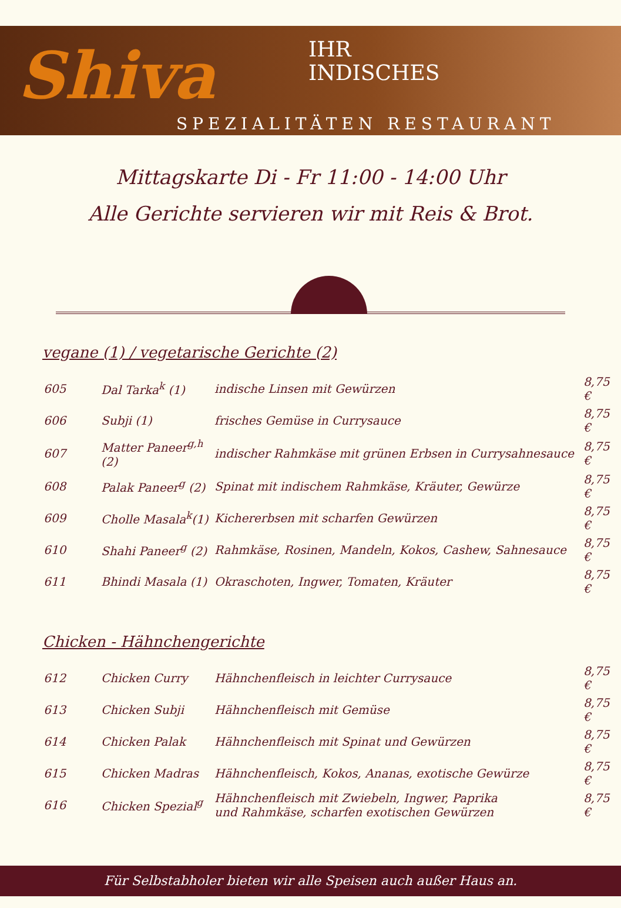Shiva
IHR
INDISCHES
SPEZIALITÄTEN RESTAURANT
Mittagskarte Di - Fr 11:00 - 14:00 Uhr
Alle Gerichte servieren wir mit Reis & Brot.
vegane (1) / vegetarische Gerichte (2)
| 605 | Dal Tarka<sup>k</sup> (1) | indische Linsen mit Gewürzen | 8,75 € |
| 606 | Subji (1) | frisches Gemüse in Currysauce | 8,75 € |
| 607 | Matter Paneer<sup>g,h</sup> (2) | indischer Rahmkäse mit grünen Erbsen in Currysahnesauce | 8,75 € |
| 608 | Palak Paneer<sup>g</sup> (2) | Spinat mit indischem Rahmkäse, Kräuter, Gewürze | 8,75 € |
| 609 | Cholle Masala<sup>k</sup>(1) | Kichererbsen mit scharfen Gewürzen | 8,75 € |
| 610 | Shahi Paneer<sup>g</sup> (2) | Rahmkäse, Rosinen, Mandeln, Kokos, Cashew, Sahnesauce | 8,75 € |
| 611 | Bhindi Masala (1) | Okraschoten, Ingwer, Tomaten, Kräuter | 8,75 € |
Chicken - Hähnchengerichte
| 612 | Chicken Curry | Hähnchenfleisch in leichter Currysauce | 8,75 € |
| 613 | Chicken Subji | Hähnchenfleisch mit Gemüse | 8,75 € |
| 614 | Chicken Palak | Hähnchenfleisch mit Spinat und Gewürzen | 8,75 € |
| 615 | Chicken Madras | Hähnchenfleisch, Kokos, Ananas, exotische Gewürze | 8,75 € |
| 616 | Chicken Spezial<sup>g</sup> | Hähnchenfleisch mit Zwiebeln, Ingwer, Paprika und Rahmkäse, scharfen exotischen Gewürzen | 8,75 € |
Für Selbstabholer bieten wir alle Speisen auch außer Haus an.